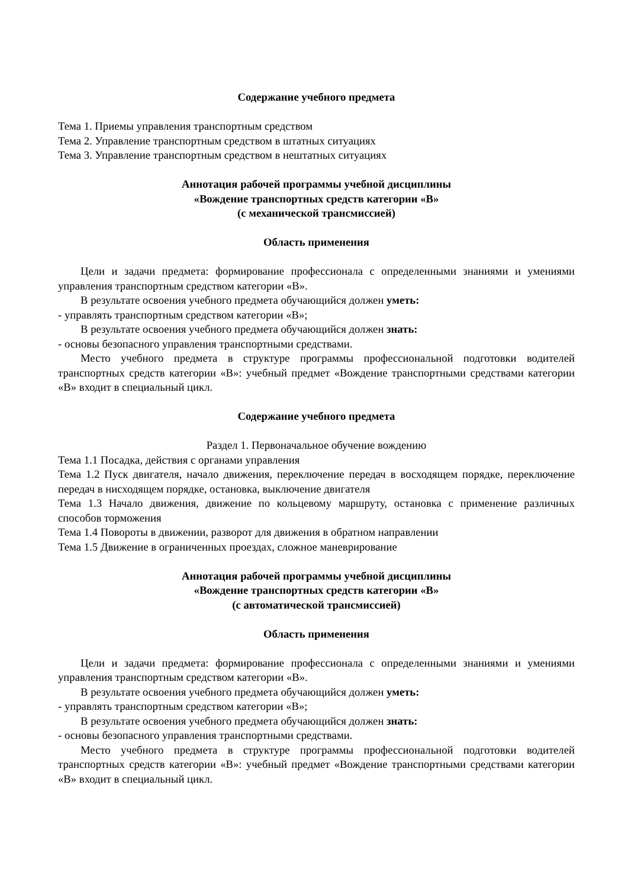Содержание учебного предмета
Тема 1. Приемы управления транспортным средством
Тема 2. Управление транспортным средством в штатных ситуациях
Тема 3. Управление транспортным средством в нештатных ситуациях
Аннотация рабочей программы учебной дисциплины
«Вождение транспортных средств категории «В»
(с механической трансмиссией)
Область применения
Цели и задачи предмета: формирование профессионала с определенными знаниями и умениями управления транспортным средством категории «В».
В результате освоения учебного предмета обучающийся должен уметь:
- управлять транспортным средством категории «В»;
В результате освоения учебного предмета обучающийся должен знать:
- основы безопасного управления транспортными средствами.
Место учебного предмета в структуре программы профессиональной подготовки водителей транспортных средств категории «В»: учебный предмет «Вождение транспортными средствами категории «В» входит в специальный цикл.
Содержание учебного предмета
Раздел 1. Первоначальное обучение вождению
Тема 1.1 Посадка, действия с органами управления
Тема 1.2 Пуск двигателя, начало движения, переключение передач в восходящем порядке, переключение передач в нисходящем порядке, остановка, выключение двигателя
Тема 1.3 Начало движения, движение по кольцевому маршруту, остановка с применение различных способов торможения
Тема 1.4 Повороты в движении, разворот для движения в обратном направлении
Тема 1.5 Движение в ограниченных проездах, сложное маневрирование
Аннотация рабочей программы учебной дисциплины
«Вождение транспортных средств категории «В»
(с автоматической трансмиссией)
Область применения
Цели и задачи предмета: формирование профессионала с определенными знаниями и умениями управления транспортным средством категории «В».
В результате освоения учебного предмета обучающийся должен уметь:
- управлять транспортным средством категории «В»;
В результате освоения учебного предмета обучающийся должен знать:
- основы безопасного управления транспортными средствами.
Место учебного предмета в структуре программы профессиональной подготовки водителей транспортных средств категории «В»: учебный предмет «Вождение транспортными средствами категории «В» входит в специальный цикл.